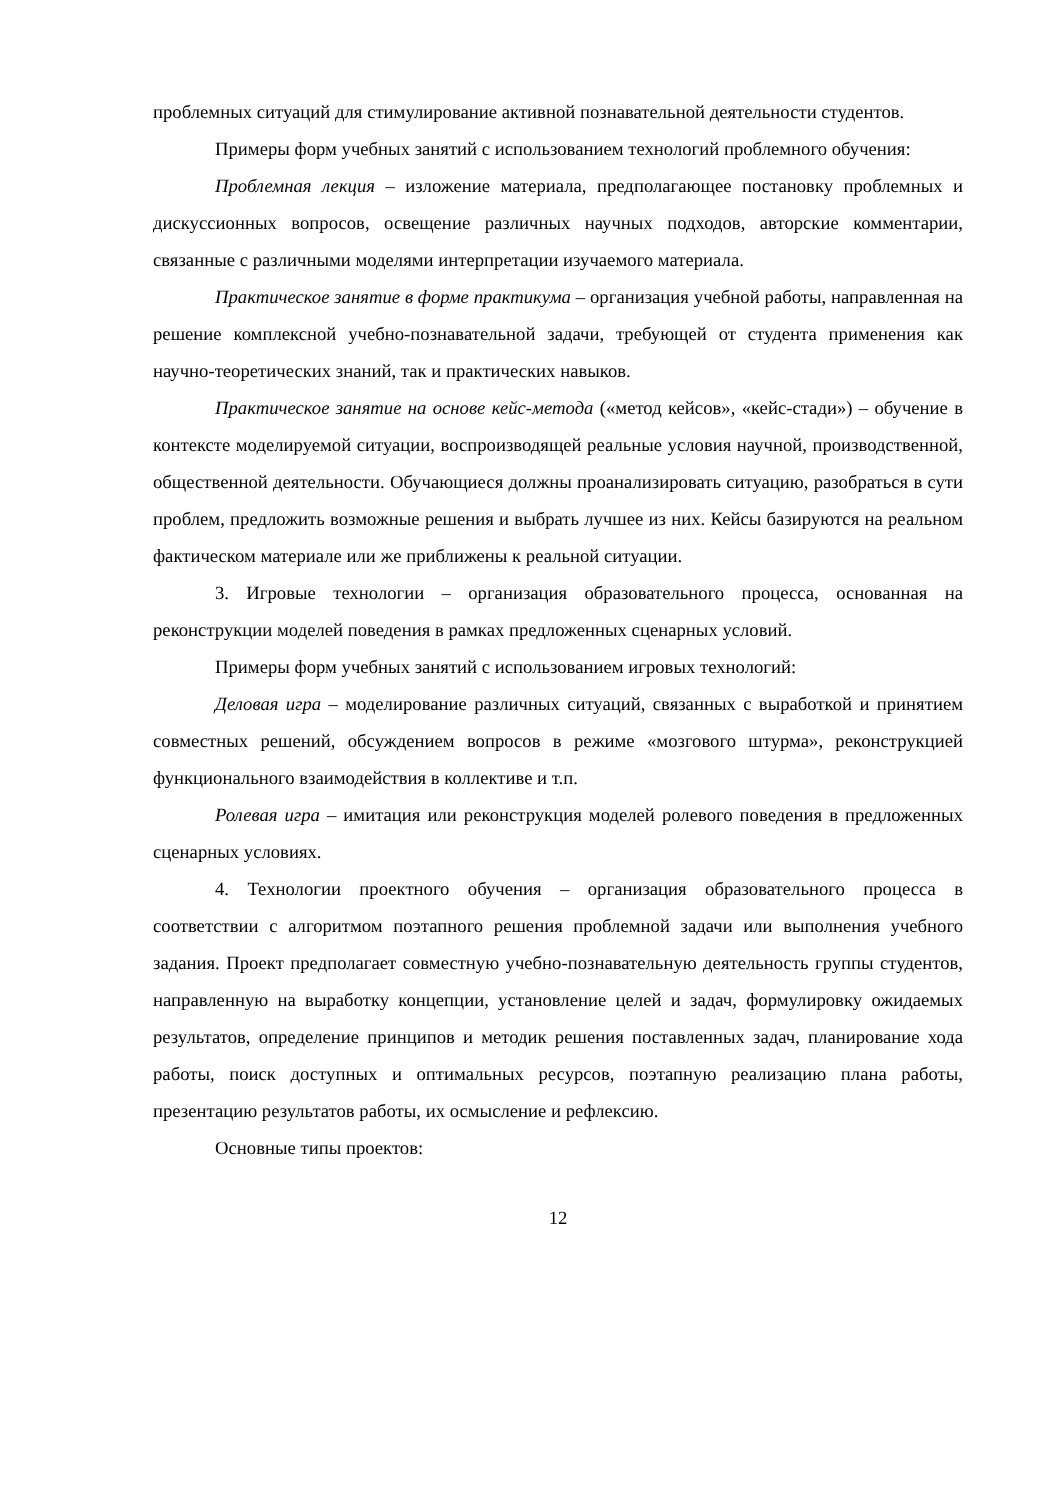проблемных ситуаций для стимулирование активной познавательной деятельности студентов.
Примеры форм учебных занятий с использованием технологий проблемного обучения:
Проблемная лекция – изложение материала, предполагающее постановку проблемных и дискуссионных вопросов, освещение различных научных подходов, авторские комментарии, связанные с различными моделями интерпретации изучаемого материала.
Практическое занятие в форме практикума – организация учебной работы, направленная на решение комплексной учебно-познавательной задачи, требующей от студента применения как научно-теоретических знаний, так и практических навыков.
Практическое занятие на основе кейс-метода («метод кейсов», «кейс-стади») – обучение в контексте моделируемой ситуации, воспроизводящей реальные условия научной, производственной, общественной деятельности. Обучающиеся должны проанализировать ситуацию, разобраться в сути проблем, предложить возможные решения и выбрать лучшее из них. Кейсы базируются на реальном фактическом материале или же приближены к реальной ситуации.
3. Игровые технологии – организация образовательного процесса, основанная на реконструкции моделей поведения в рамках предложенных сценарных условий.
Примеры форм учебных занятий с использованием игровых технологий:
Деловая игра – моделирование различных ситуаций, связанных с выработкой и принятием совместных решений, обсуждением вопросов в режиме «мозгового штурма», реконструкцией функционального взаимодействия в коллективе и т.п.
Ролевая игра – имитация или реконструкция моделей ролевого поведения в предложенных сценарных условиях.
4. Технологии проектного обучения – организация образовательного процесса в соответствии с алгоритмом поэтапного решения проблемной задачи или выполнения учебного задания. Проект предполагает совместную учебно-познавательную деятельность группы студентов, направленную на выработку концепции, установление целей и задач, формулировку ожидаемых результатов, определение принципов и методик решения поставленных задач, планирование хода работы, поиск доступных и оптимальных ресурсов, поэтапную реализацию плана работы, презентацию результатов работы, их осмысление и рефлексию.
Основные типы проектов:
12